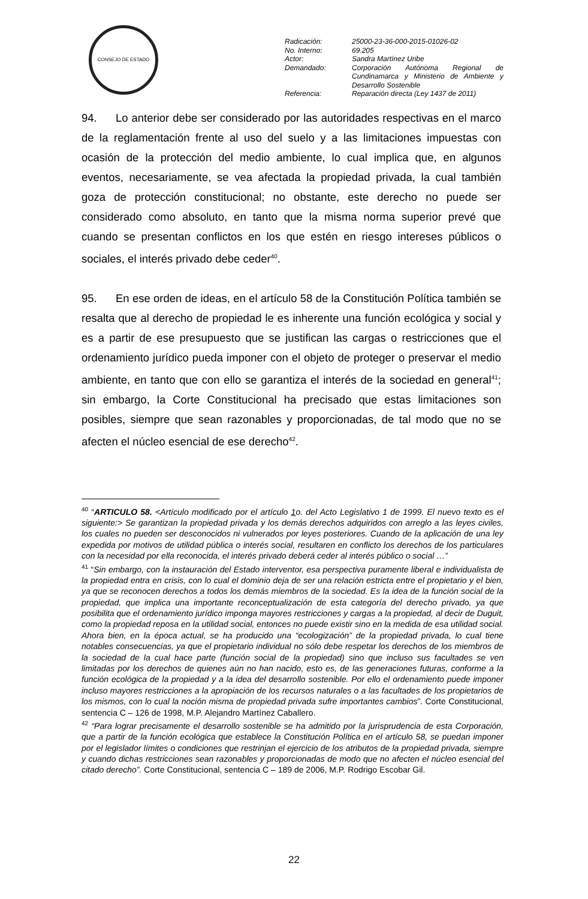CONSEJO DE ESTADO
| Radicación: | 25000-23-36-000-2015-01026-02 |
| No. Interno: | 69.205 |
| Actor: | Sandra Martínez Uribe |
| Demandado: | Corporación Autónoma Regional de Cundinamarca y Ministerio de Ambiente y Desarrollo Sostenible |
| Referencia: | Reparación directa (Ley 1437 de 2011) |
94. Lo anterior debe ser considerado por las autoridades respectivas en el marco de la reglamentación frente al uso del suelo y a las limitaciones impuestas con ocasión de la protección del medio ambiente, lo cual implica que, en algunos eventos, necesariamente, se vea afectada la propiedad privada, la cual también goza de protección constitucional; no obstante, este derecho no puede ser considerado como absoluto, en tanto que la misma norma superior prevé que cuando se presentan conflictos en los que estén en riesgo intereses públicos o sociales, el interés privado debe ceder<sup>40</sup>.
95. En ese orden de ideas, en el artículo 58 de la Constitución Política también se resalta que al derecho de propiedad le es inherente una función ecológica y social y es a partir de ese presupuesto que se justifican las cargas o restricciones que el ordenamiento jurídico pueda imponer con el objeto de proteger o preservar el medio ambiente, en tanto que con ello se garantiza el interés de la sociedad en general<sup>41</sup>; sin embargo, la Corte Constitucional ha precisado que estas limitaciones son posibles, siempre que sean razonables y proporcionadas, de tal modo que no se afecten el núcleo esencial de ese derecho<sup>42</sup>.
<sup>40</sup> “ARTICULO 58. <Artículo modificado por el artículo 1o. del Acto Legislativo 1 de 1999. El nuevo texto es el siguiente:> Se garantizan la propiedad privada y los demás derechos adquiridos con arreglo a las leyes civiles, los cuales no pueden ser desconocidos ni vulnerados por leyes posteriores. Cuando de la aplicación de una ley expedida por motivos de utilidad pública o interés social, resultaren en conflicto los derechos de los particulares con la necesidad por ella reconocida, el interés privado deberá ceder al interés público o social …”
<sup>41</sup> “Sin embargo, con la instauración del Estado interventor, esa perspectiva puramente liberal e individualista de la propiedad entra en crisis, con lo cual el dominio deja de ser una relación estricta entre el propietario y el bien, ya que se reconocen derechos a todos los demás miembros de la sociedad. Es la idea de la función social de la propiedad, que implica una importante reconceptualización de esta categoría del derecho privado, ya que posibilita que el ordenamiento jurídico imponga mayores restricciones y cargas a la propiedad, al decir de Duguit, como la propiedad reposa en la utilidad social, entonces no puede existir sino en la medida de esa utilidad social. Ahora bien, en la época actual, se ha producido una “ecologización” de la propiedad privada, lo cual tiene notables consecuencias, ya que el propietario individual no sólo debe respetar los derechos de los miembros de la sociedad de la cual hace parte (función social de la propiedad) sino que incluso sus facultades se ven limitadas por los derechos de quienes aún no han nacido, esto es, de las generaciones futuras, conforme a la función ecológica de la propiedad y a la idea del desarrollo sostenible. Por ello el ordenamiento puede imponer incluso mayores restricciones a la apropiación de los recursos naturales o a las facultades de los propietarios de los mismos, con lo cual la noción misma de propiedad privada sufre importantes cambios”. Corte Constitucional, sentencia C – 126 de 1998, M.P. Alejandro Martínez Caballero.
<sup>42</sup> “Para lograr precisamente el desarrollo sostenible se ha admitido por la jurisprudencia de esta Corporación, que a partir de la función ecológica que establece la Constitución Política en el artículo 58, se puedan imponer por el legislador límites o condiciones que restrinjan el ejercicio de los atributos de la propiedad privada, siempre y cuando dichas restricciones sean razonables y proporcionadas de modo que no afecten el núcleo esencial del citado derecho”. Corte Constitucional, sentencia C – 189 de 2006, M.P. Rodrigo Escobar Gil.
22